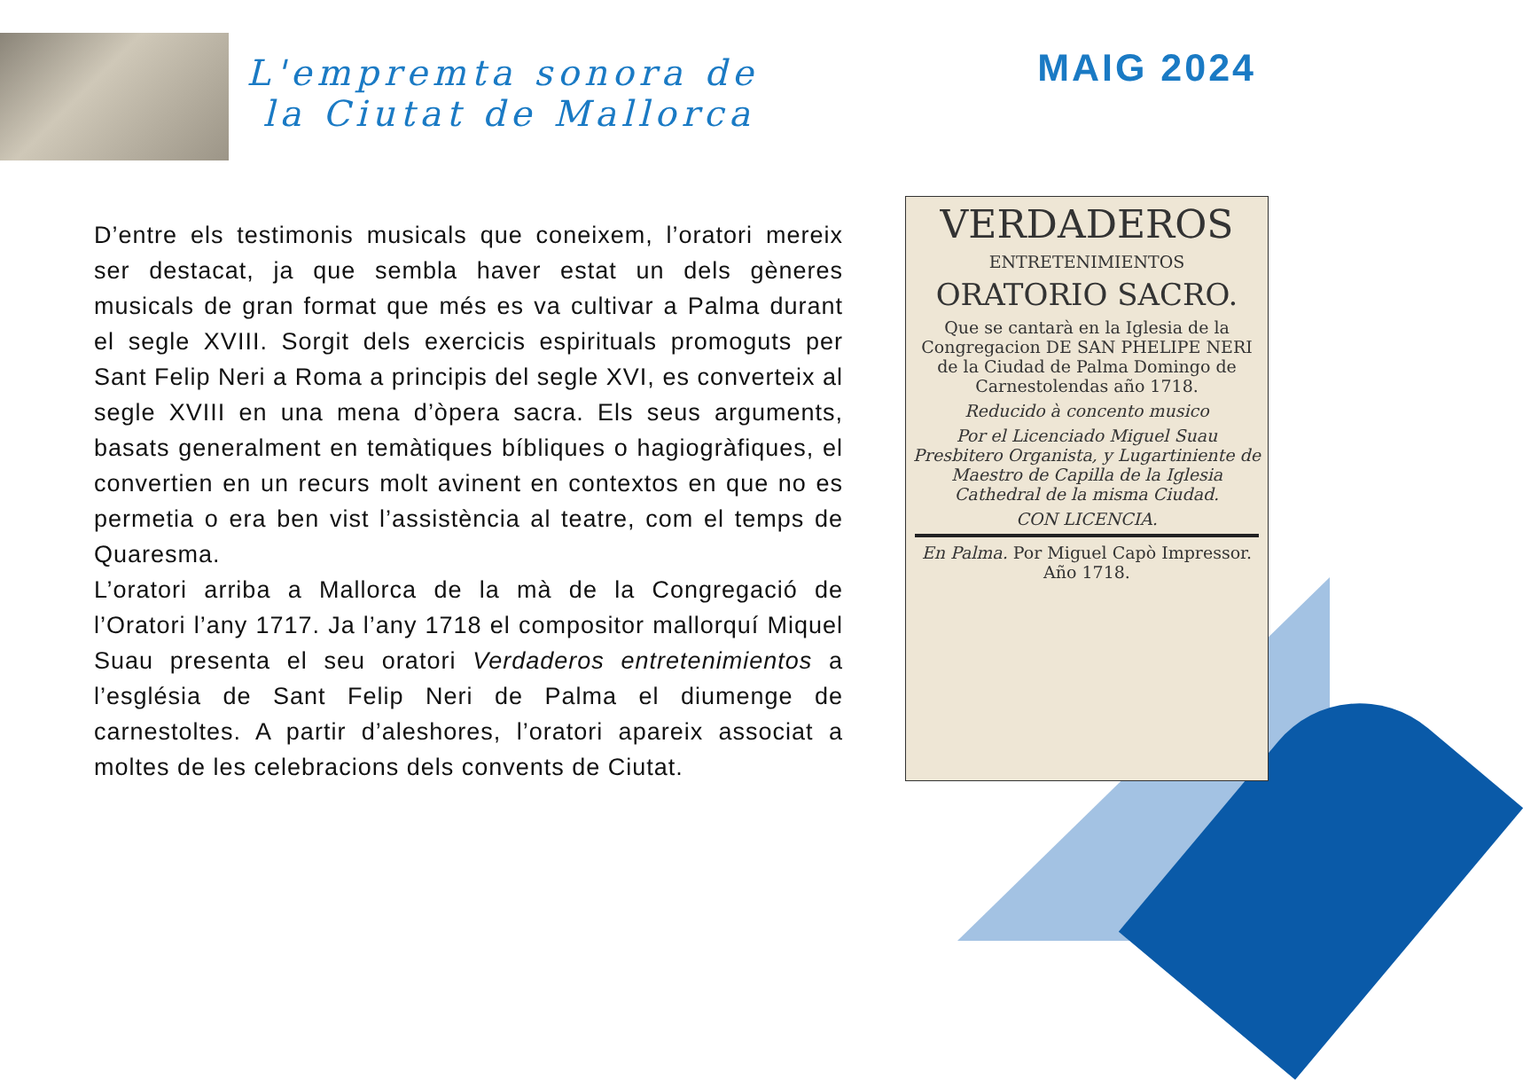L'empremta sonora de
la Ciutat de Mallorca
MAIG 2024
D’entre els testimonis musicals que coneixem, l’oratori mereix ser destacat, ja que sembla haver estat un dels gèneres musicals de gran format que més es va cultivar a Palma durant el segle XVIII. Sorgit dels exercicis espirituals promoguts per Sant Felip Neri a Roma a principis del segle XVI, es converteix al segle XVIII en una mena d’òpera sacra. Els seus arguments, basats generalment en temàtiques bíbliques o hagiogràfiques, el convertien en un recurs molt avinent en contextos en que no es permetia o era ben vist l’assistència al teatre, com el temps de Quaresma.
L’oratori arriba a Mallorca de la mà de la Congregació de l’Oratori l’any 1717. Ja l’any 1718 el compositor mallorquí Miquel Suau presenta el seu oratori Verdaderos entretenimientos a l’església de Sant Felip Neri de Palma el diumenge de carnestoltes. A partir d’aleshores, l’oratori apareix associat a moltes de les celebracions dels convents de Ciutat.
VERDADEROS
ENTRETENIMIENTOS
ORATORIO SACRO.
Que se cantarà en la Iglesia de la Congregacion DE SAN PHELIPE NERI de la Ciudad de Palma Domingo de Carnestolendas año 1718.
Reducido à concento musico
Por el Licenciado Miguel Suau Presbitero Organista, y Lugartiniente de Maestro de Capilla de la Iglesia Cathedral de la misma Ciudad.
CON LICENCIA.
En Palma. Por Miguel Capò Impressor. Año 1718.